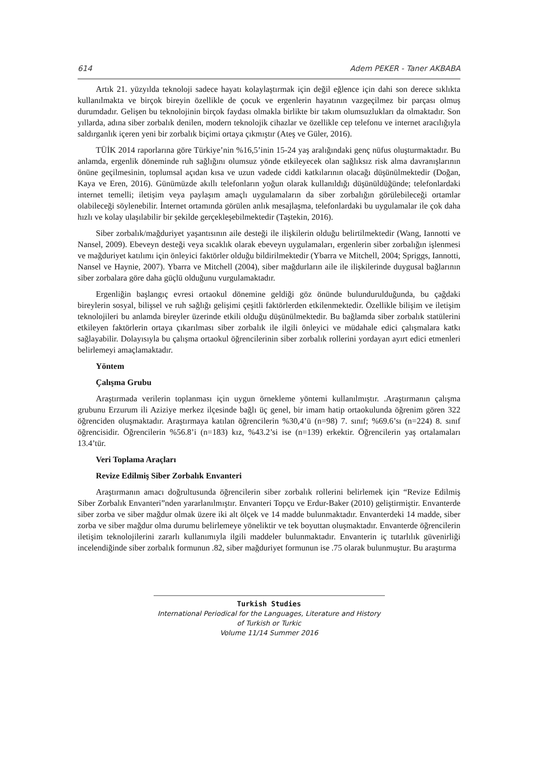614 Adem PEKER - Taner AKBABA
Artık 21. yüzyılda teknoloji sadece hayatı kolaylaştırmak için değil eğlence için dahi son derece sıklıkta kullanılmakta ve birçok bireyin özellikle de çocuk ve ergenlerin hayatının vazgeçilmez bir parçası olmuş durumdadır. Gelişen bu teknolojinin birçok faydası olmakla birlikte bir takım olumsuzlukları da olmaktadır. Son yıllarda, adına siber zorbalık denilen, modern teknolojik cihazlar ve özellikle cep telefonu ve internet aracılığıyla saldırganlık içeren yeni bir zorbalık biçimi ortaya çıkmıştır (Ateş ve Güler, 2016).
TÜİK 2014 raporlarına göre Türkiye’nin %16,5’inin 15-24 yaş aralığındaki genç nüfus oluşturmaktadır. Bu anlamda, ergenlik döneminde ruh sağlığını olumsuz yönde etkileyecek olan sağlıksız risk alma davranışlarının önüne geçilmesinin, toplumsal açıdan kısa ve uzun vadede ciddi katkılarının olacağı düşünülmektedir (Doğan, Kaya ve Eren, 2016). Günümüzde akıllı telefonların yoğun olarak kullanıldığı düşünüldüğünde; telefonlardaki internet temelli; iletişim veya paylaşım amaçlı uygulamaların da siber zorbalığın görülebileceği ortamlar olabileceği söylenebilir. İnternet ortamında görülen anlık mesajlaşma, telefonlardaki bu uygulamalar ile çok daha hızlı ve kolay ulaşılabilir bir şekilde gerçekleşebilmektedir (Taştekin, 2016).
Siber zorbalık/mağduriyet yaşantısının aile desteği ile ilişkilerin olduğu belirtilmektedir (Wang, Iannotti ve Nansel, 2009). Ebeveyn desteği veya sıcaklık olarak ebeveyn uygulamaları, ergenlerin siber zorbalığın işlenmesi ve mağduriyet katılımı için önleyici faktörler olduğu bildirilmektedir (Ybarra ve Mitchell, 2004; Spriggs, Iannotti, Nansel ve Haynie, 2007). Ybarra ve Mitchell (2004), siber mağdurların aile ile ilişkilerinde duygusal bağlarının siber zorbalara göre daha güçlü olduğunu vurgulamaktadır.
Ergenliğin başlangıç evresi ortaokul dönemine geldiği göz önünde bulundurulduğunda, bu çağdaki bireylerin sosyal, bilişsel ve ruh sağlığı gelişimi çeşitli faktörlerden etkilenmektedir. Özellikle bilişim ve iletişim teknolojileri bu anlamda bireyler üzerinde etkili olduğu düşünülmektedir. Bu bağlamda siber zorbalık statülerini etkileyen faktörlerin ortaya çıkarılması siber zorbalık ile ilgili önleyici ve müdahale edici çalışmalara katkı sağlayabilir. Dolayısıyla bu çalışma ortaokul öğrencilerinin siber zorbalık rollerini yordayan ayırt edici etmenleri belirlemeyi amaçlamaktadır.
Yöntem
Çalışma Grubu
Araştırmada verilerin toplanması için uygun örnekleme yöntemi kullanılmıştır. .Araştırmanın çalışma grubunu Erzurum ili Aziziye merkez ilçesinde bağlı üç genel, bir imam hatip ortaokulunda öğrenim gören 322 öğrenciden oluşmaktadır. Araştırmaya katılan öğrencilerin %30,4’ü (n=98) 7. sınıf; %69.6’sı (n=224) 8. sınıf öğrencisidir. Öğrencilerin %56.8’i (n=183) kız, %43.2’si ise (n=139) erkektir. Öğrencilerin yaş ortalamaları 13.4’tür.
Veri Toplama Araçları
Revize Edilmiş Siber Zorbalık Envanteri
Araştırmanın amacı doğrultusunda öğrencilerin siber zorbalık rollerini belirlemek için “Revize Edilmiş Siber Zorbalık Envanteri”nden yararlanılmıştır. Envanteri Topçu ve Erdur-Baker (2010) geliştirmiştir. Envanterde siber zorba ve siber mağdur olmak üzere iki alt ölçek ve 14 madde bulunmaktadır. Envanterdeki 14 madde, siber zorba ve siber mağdur olma durumu belirlemeye yöneliktir ve tek boyuttan oluşmaktadır. Envanterde öğrencilerin iletişim teknolojilerini zararlı kullanımıyla ilgili maddeler bulunmaktadır. Envanterin iç tutarlılık güvenirliği incelendiğinde siber zorbalık formunun .82, siber mağduriyet formunun ise .75 olarak bulunmuştur. Bu araştırma
Turkish Studies
International Periodical for the Languages, Literature and History of Turkish or Turkic
Volume 11/14 Summer 2016